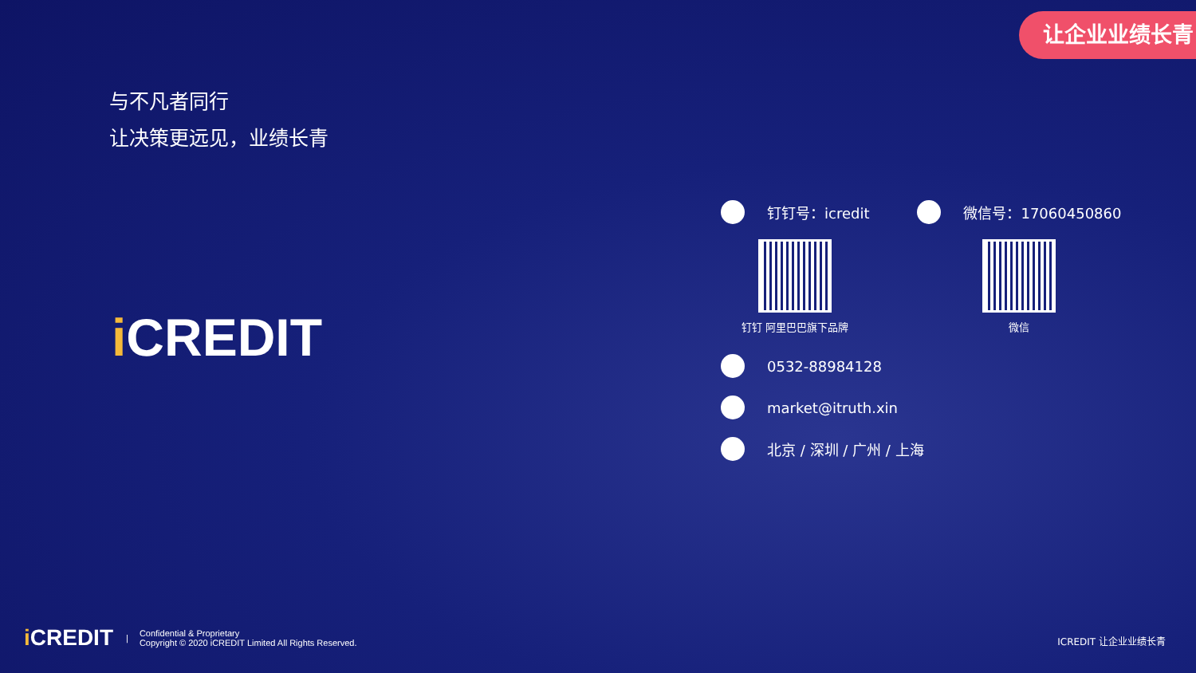让企业业绩长青
与不凡者同行
让决策更远见，业绩长青
i CREDIT
钉钉号：icredit
钉钉 阿里巴巴旗下品牌
微信号：17060450860
微信
0532-88984128
market@itruth.xin
北京 / 深圳 / 广州 / 上海
i CREDIT |
Confidential & Proprietary
Copyright © 2020 iCREDIT Limited All Rights Reserved.
ICREDIT 让企业业绩长青